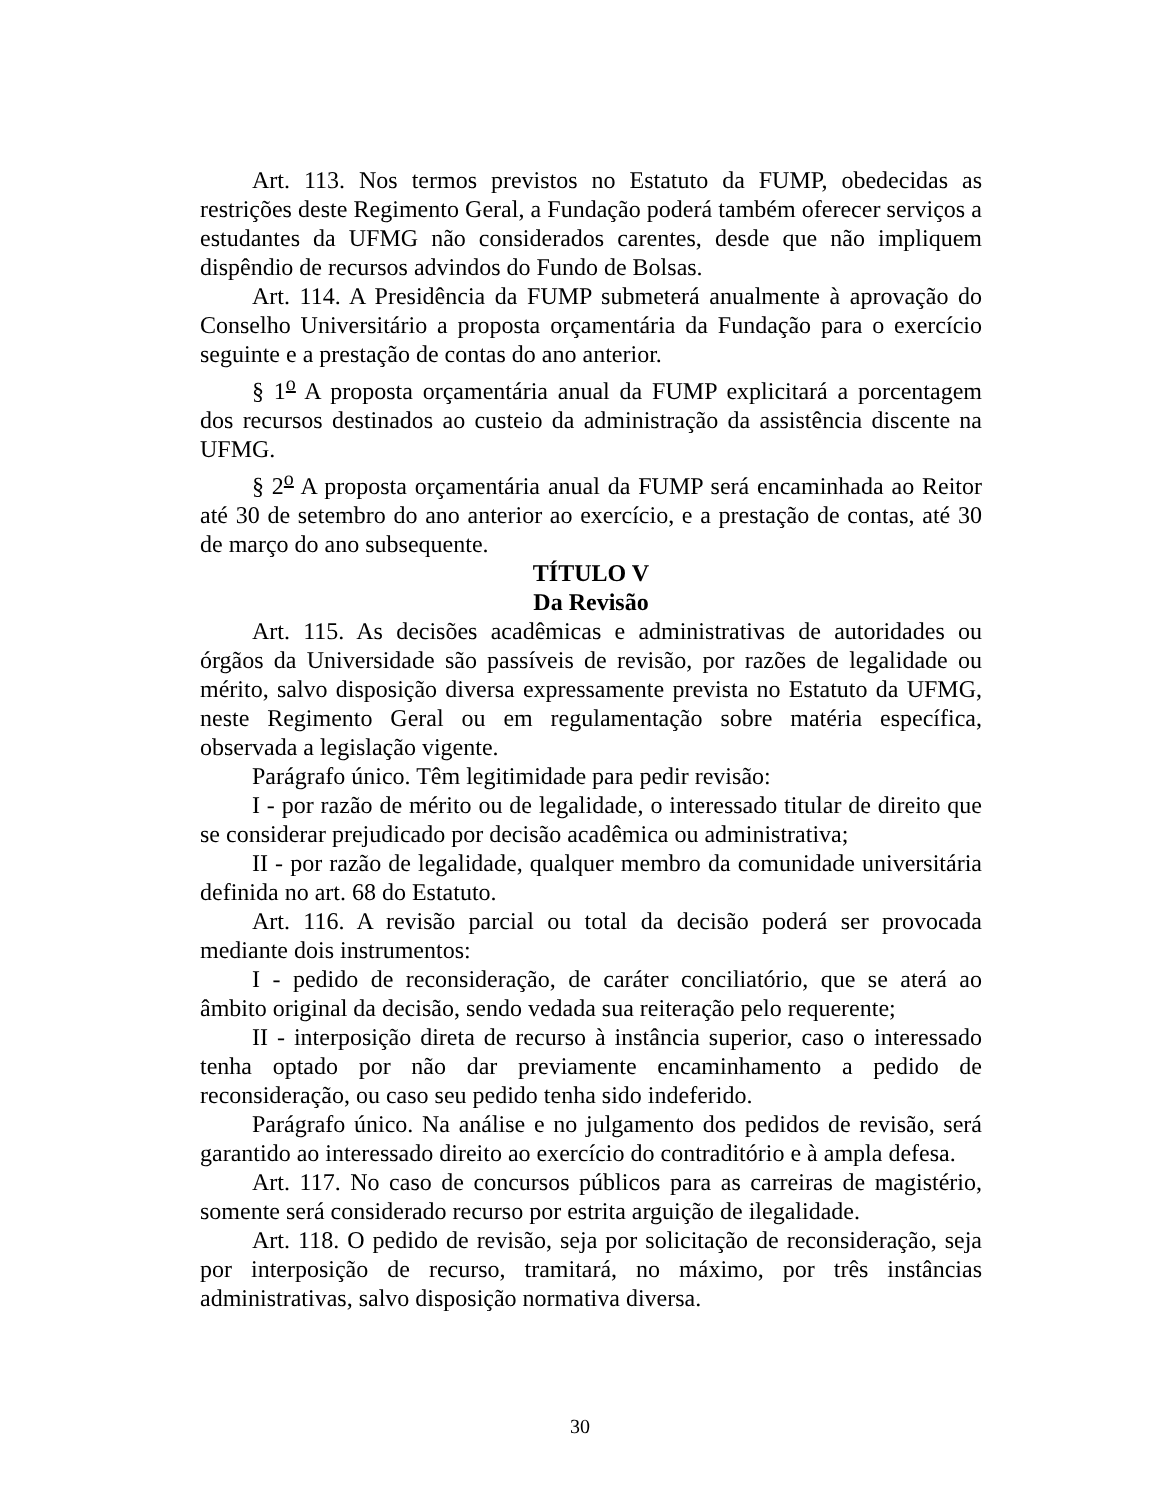Art. 113. Nos termos previstos no Estatuto da FUMP, obedecidas as restrições deste Regimento Geral, a Fundação poderá também oferecer serviços a estudantes da UFMG não considerados carentes, desde que não impliquem dispêndio de recursos advindos do Fundo de Bolsas.
Art. 114. A Presidência da FUMP submeterá anualmente à aprovação do Conselho Universitário a proposta orçamentária da Fundação para o exercício seguinte e a prestação de contas do ano anterior.
§ 1<sup>o</sup> A proposta orçamentária anual da FUMP explicitará a porcentagem dos recursos destinados ao custeio da administração da assistência discente na UFMG.
§ 2<sup>o</sup> A proposta orçamentária anual da FUMP será encaminhada ao Reitor até 30 de setembro do ano anterior ao exercício, e a prestação de contas, até 30 de março do ano subsequente.
TÍTULO V
Da Revisão
Art. 115. As decisões acadêmicas e administrativas de autoridades ou órgãos da Universidade são passíveis de revisão, por razões de legalidade ou mérito, salvo disposição diversa expressamente prevista no Estatuto da UFMG, neste Regimento Geral ou em regulamentação sobre matéria específica, observada a legislação vigente.
Parágrafo único. Têm legitimidade para pedir revisão:
I - por razão de mérito ou de legalidade, o interessado titular de direito que se considerar prejudicado por decisão acadêmica ou administrativa;
II - por razão de legalidade, qualquer membro da comunidade universitária definida no art. 68 do Estatuto.
Art. 116. A revisão parcial ou total da decisão poderá ser provocada mediante dois instrumentos:
I - pedido de reconsideração, de caráter conciliatório, que se aterá ao âmbito original da decisão, sendo vedada sua reiteração pelo requerente;
II - interposição direta de recurso à instância superior, caso o interessado tenha optado por não dar previamente encaminhamento a pedido de reconsideração, ou caso seu pedido tenha sido indeferido.
Parágrafo único. Na análise e no julgamento dos pedidos de revisão, será garantido ao interessado direito ao exercício do contraditório e à ampla defesa.
Art. 117. No caso de concursos públicos para as carreiras de magistério, somente será considerado recurso por estrita arguição de ilegalidade.
Art. 118. O pedido de revisão, seja por solicitação de reconsideração, seja por interposição de recurso, tramitará, no máximo, por três instâncias administrativas, salvo disposição normativa diversa.
30